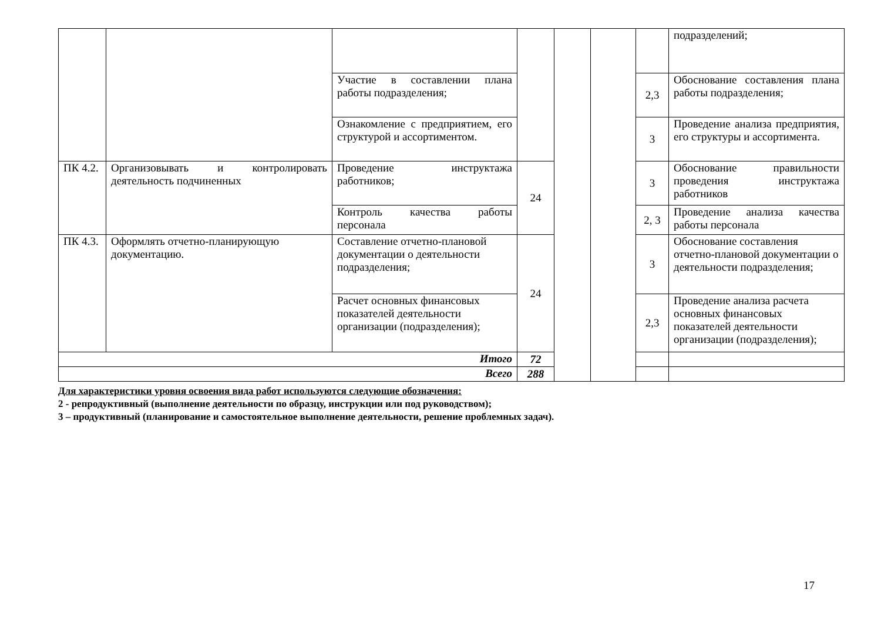| | | | | | | | подразделений; |
| | | Участие в составлении плана работы подразделения; | | | | 2,3 | Обоснование составления плана работы подразделения; |
| | | Ознакомление с предприятием, его структурой и ассортиментом. | | | | 3 | Проведение анализа предприятия, его структуры и ассортимента. |
| ПК 4.2. | Организовывать и контролировать деятельность подчиненных | Проведение инструктажа работников; | 24 | | | 3 | Обоснование правильности проведения инструктажа работников |
| | | Контроль качества работы персонала | | | | 2, 3 | Проведение анализа качества работы персонала |
| ПК 4.3. | Оформлять отчетно-планирующую документацию. | Составление отчетно-плановой документации о деятельности подразделения; | 24 | | | 3 | Обоснование составления отчетно-плановой документации о деятельности подразделения; |
| | | Расчет основных финансовых показателей деятельности организации (подразделения); | | | | 2,3 | Проведение анализа расчета основных финансовых показателей деятельности организации (подразделения); |
| Итого | | | 72 | | | | |
| Всего | | | 288 | | | | |
Для характеристики уровня освоения вида работ используются следующие обозначения:
2 - репродуктивный (выполнение деятельности по образцу, инструкции или под руководством);
3 – продуктивный (планирование и самостоятельное выполнение деятельности, решение проблемных задач).
17